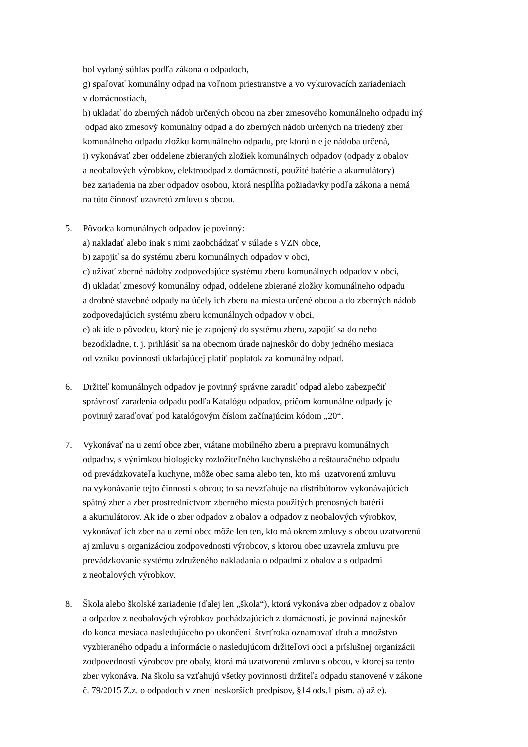bol vydaný súhlas podľa zákona o odpadoch,
g) spaľovať komunálny odpad na voľnom priestranstve a vo vykurovacích zariadeniach
v domácnostiach,
h) ukladať do zberných nádob určených obcou na zber zmesového komunálneho odpadu iný
odpad ako zmesový komunálny odpad a do zberných nádob určených na triedený zber
komunálneho odpadu zložku komunálneho odpadu, pre ktorú nie je nádoba určená,
i) vykonávať zber oddelene zbieraných zložiek komunálnych odpadov (odpady z obalov
a neobalových výrobkov, elektroodpad z domácností, použité batérie a akumulátory)
bez zariadenia na zber odpadov osobou, ktorá nesplĺňa požiadavky podľa zákona a nemá
na túto činnosť uzavretú zmluvu s obcou.
5. Pôvodca komunálnych odpadov je povinný:
a) nakladať alebo inak s nimi zaobchádzať v súlade s VZN obce,
b) zapojiť sa do systému zberu komunálnych odpadov v obci,
c) užívať zberné nádoby zodpovedajúce systému zberu komunálnych odpadov v obci,
d) ukladať zmesový komunálny odpad, oddelene zbierané zložky komunálneho odpadu
a drobné stavebné odpady na účely ich zberu na miesta určené obcou a do zberných nádob
zodpovedajúcich systému zberu komunálnych odpadov v obci,
e) ak ide o pôvodcu, ktorý nie je zapojený do systému zberu, zapojiť sa do neho
bezodkladne, t. j. prihlásiť sa na obecnom úrade najneskôr do doby jedného mesiaca
od vzniku povinnosti ukladajúcej platiť poplatok za komunálny odpad.
6. Držiteľ komunálnych odpadov je povinný správne zaradiť odpad alebo zabezpečiť
správnosť zaradenia odpadu podľa Katalógu odpadov, pričom komunálne odpady je
povinný zaraďovať pod katalógovým číslom začínajúcim kódom „20“.
7. Vykonávať na u zemí obce zber, vrátane mobilného zberu a prepravu komunálnych
odpadov, s výnimkou biologicky rozložiteľného kuchynského a reštauračného odpadu
od prevádzkovateľa kuchyne, môže obec sama alebo ten, kto má uzatvorenú zmluvu
na vykonávanie tejto činnosti s obcou; to sa nevzťahuje na distribútorov vykonávajúcich
spätný zber a zber prostredníctvom zberného miesta použitých prenosných batérií
a akumulátorov. Ak ide o zber odpadov z obalov a odpadov z neobalových výrobkov,
vykonávať ich zber na u zemí obce môže len ten, kto má okrem zmluvy s obcou uzatvorenú
aj zmluvu s organizáciou zodpovednosti výrobcov, s ktorou obec uzavrela zmluvu pre
prevádzkovanie systému združeného nakladania o odpadmi z obalov a s odpadmi
z neobalových výrobkov.
8. Škola alebo školské zariadenie (ďalej len „škola“), ktorá vykonáva zber odpadov z obalov
a odpadov z neobalových výrobkov pochádzajúcich z domácností, je povinná najneskôr
do konca mesiaca nasledujúceho po ukončení štvrťroka oznamovať druh a množstvo
vyzbieraného odpadu a informácie o nasledujúcom držiteľovi obci a príslušnej organizácii
zodpovednosti výrobcov pre obaly, ktorá má uzatvorenú zmluvu s obcou, v ktorej sa tento
zber vykonáva. Na školu sa vzťahujú všetky povinnosti držiteľa odpadu stanovené v zákone
č. 79/2015 Z.z. o odpadoch v znení neskorších predpisov, §14 ods.1 písm. a) až e).